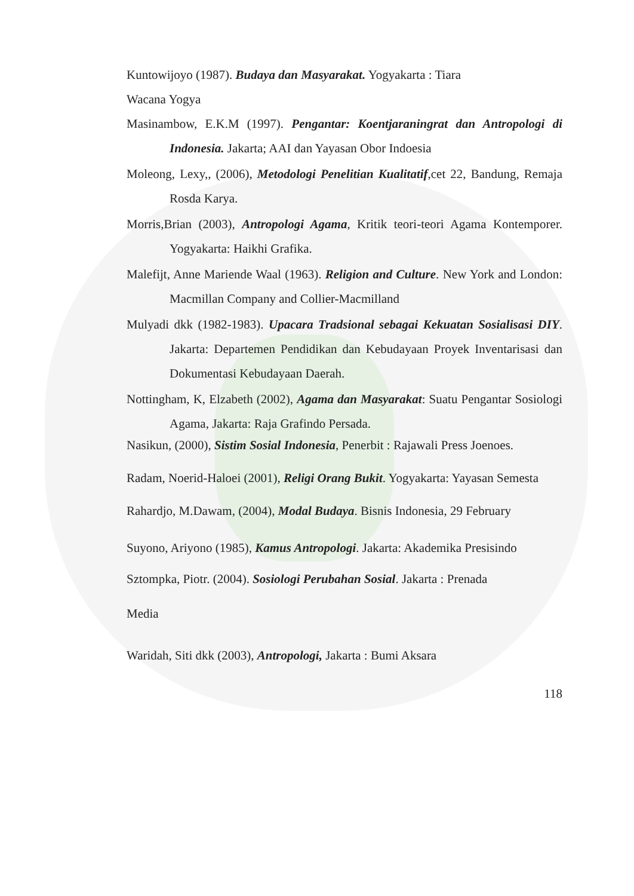Kuntowijoyo (1987). Budaya dan Masyarakat. Yogyakarta : Tiara
Wacana Yogya
Masinambow, E.K.M (1997). Pengantar: Koentjaraningrat dan Antropologi di Indonesia. Jakarta; AAI dan Yayasan Obor Indoesia
Moleong, Lexy,, (2006), Metodologi Penelitian Kualitatif,cet 22, Bandung, Remaja Rosda Karya.
Morris,Brian (2003), Antropologi Agama, Kritik teori-teori Agama Kontemporer. Yogyakarta: Haikhi Grafika.
Malefijt, Anne Mariende Waal (1963). Religion and Culture. New York and London: Macmillan Company and Collier-Macmilland
Mulyadi dkk (1982-1983). Upacara Tradsional sebagai Kekuatan Sosialisasi DIY. Jakarta: Departemen Pendidikan dan Kebudayaan Proyek Inventarisasi dan Dokumentasi Kebudayaan Daerah.
Nottingham, K, Elzabeth (2002), Agama dan Masyarakat: Suatu Pengantar Sosiologi Agama, Jakarta: Raja Grafindo Persada.
Nasikun, (2000), Sistim Sosial Indonesia, Penerbit : Rajawali Press Joenoes.
Radam, Noerid-Haloei (2001), Religi Orang Bukit. Yogyakarta: Yayasan Semesta
Rahardjo, M.Dawam, (2004), Modal Budaya. Bisnis Indonesia, 29 February
Suyono, Ariyono (1985), Kamus Antropologi. Jakarta: Akademika Presisindo
Sztompka, Piotr. (2004). Sosiologi Perubahan Sosial. Jakarta : Prenada
Media
Waridah, Siti dkk (2003), Antropologi, Jakarta : Bumi Aksara
118